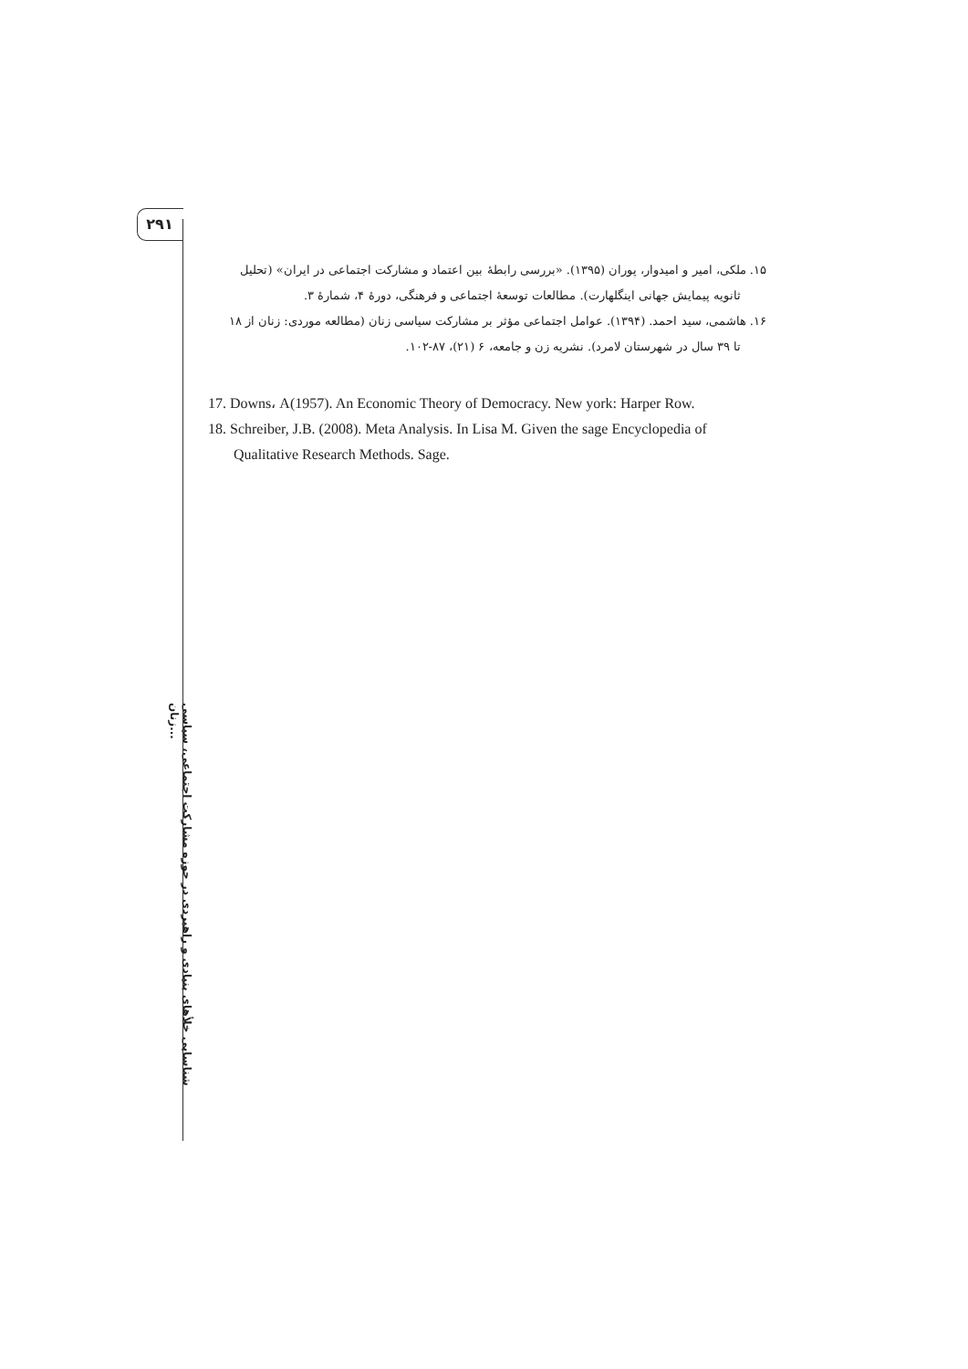۲۹۱
۱۵. ملکی، امیر و امیدوار، پوران (۱۳۹۵). «بررسی رابطهٔ بین اعتماد و مشارکت اجتماعی در ایران» (تحلیل
ثانویه پیمایش جهانی اینگلهارت). مطالعات توسعهٔ اجتماعی و فرهنگی، دورهٔ ۴، شمارهٔ ۳.
۱۶. هاشمی، سید احمد. (۱۳۹۴). عوامل اجتماعی مؤثر بر مشارکت سیاسی زنان (مطالعه موردی: زنان از ۱۸
تا ۳۹ سال در شهرستان لامرد). نشریه زن و جامعه، ۶ (۲۱)، ۸۷-۱۰۲.
17. Downs، A(1957). An Economic Theory of Democracy. New york: Harper Row.
18. Schreiber, J.B. (2008). Meta Analysis. In Lisa M. Given the sage Encyclopedia of Qualitative Research Methods. Sage.
شناسایی خلأهای بنیادی و راهبردی در حوزه مشارکت اجتماعی، سیاسی زنان...